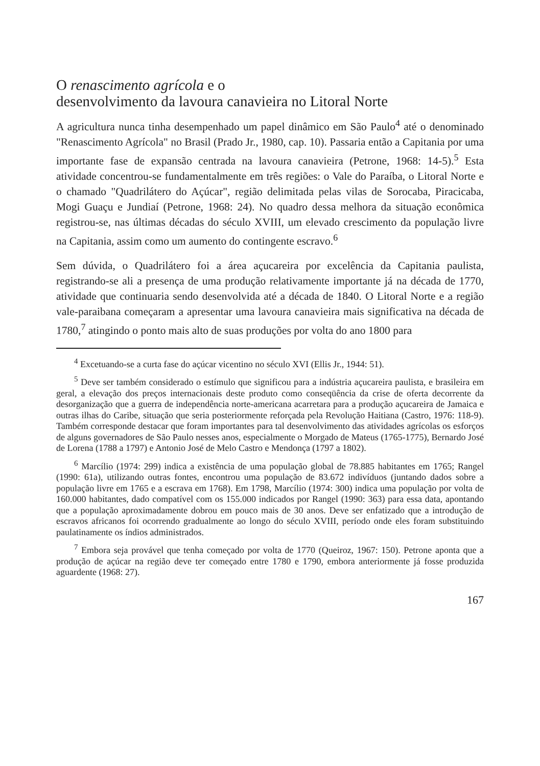O renascimento agrícola e o
desenvolvimento da lavoura canavieira no Litoral Norte
A agricultura nunca tinha desempenhado um papel dinâmico em São Paulo<sup>4</sup> até o denominado "Renascimento Agrícola" no Brasil (Prado Jr., 1980, cap. 10). Passaria então a Capitania por uma importante fase de expansão centrada na lavoura canavieira (Petrone, 1968: 14-5).<sup>5</sup> Esta atividade concentrou-se fundamentalmente em três regiões: o Vale do Paraíba, o Litoral Norte e o chamado "Quadrilátero do Açúcar", região delimitada pelas vilas de Sorocaba, Piracicaba, Mogi Guaçu e Jundiaí (Petrone, 1968: 24). No quadro dessa melhora da situação econômica registrou-se, nas últimas décadas do século XVIII, um elevado crescimento da população livre na Capitania, assim como um aumento do contingente escravo.<sup>6</sup>
Sem dúvida, o Quadrilátero foi a área açucareira por excelência da Capitania paulista, registrando-se ali a presença de uma produção relativamente importante já na década de 1770, atividade que continuaria sendo desenvolvida até a década de 1840. O Litoral Norte e a região vale-paraibana começaram a apresentar uma lavoura canavieira mais significativa na década de 1780,<sup>7</sup> atingindo o ponto mais alto de suas produções por volta do ano 1800 para
<sup>4</sup> Excetuando-se a curta fase do açúcar vicentino no século XVI (Ellis Jr., 1944: 51).
<sup>5</sup> Deve ser também considerado o estímulo que significou para a indústria açucareira paulista, e brasileira em geral, a elevação dos preços internacionais deste produto como conseqüência da crise de oferta decorrente da desorganização que a guerra de independência norte-americana acarretara para a produção açucareira de Jamaica e outras ilhas do Caribe, situação que seria posteriormente reforçada pela Revolução Haitiana (Castro, 1976: 118-9). Também corresponde destacar que foram importantes para tal desenvolvimento das atividades agrícolas os esforços de alguns governadores de São Paulo nesses anos, especialmente o Morgado de Mateus (1765-1775), Bernardo José de Lorena (1788 a 1797) e Antonio José de Melo Castro e Mendonça (1797 a 1802).
<sup>6</sup> Marcílio (1974: 299) indica a existência de uma população global de 78.885 habitantes em 1765; Rangel (1990: 61a), utilizando outras fontes, encontrou uma população de 83.672 indivíduos (juntando dados sobre a população livre em 1765 e a escrava em 1768). Em 1798, Marcílio (1974: 300) indica uma população por volta de 160.000 habitantes, dado compatível com os 155.000 indicados por Rangel (1990: 363) para essa data, apontando que a população aproximadamente dobrou em pouco mais de 30 anos. Deve ser enfatizado que a introdução de escravos africanos foi ocorrendo gradualmente ao longo do século XVIII, período onde eles foram substituindo paulatinamente os índios administrados.
<sup>7</sup> Embora seja provável que tenha começado por volta de 1770 (Queiroz, 1967: 150). Petrone aponta que a produção de açúcar na região deve ter começado entre 1780 e 1790, embora anteriormente já fosse produzida aguardente (1968: 27).
167